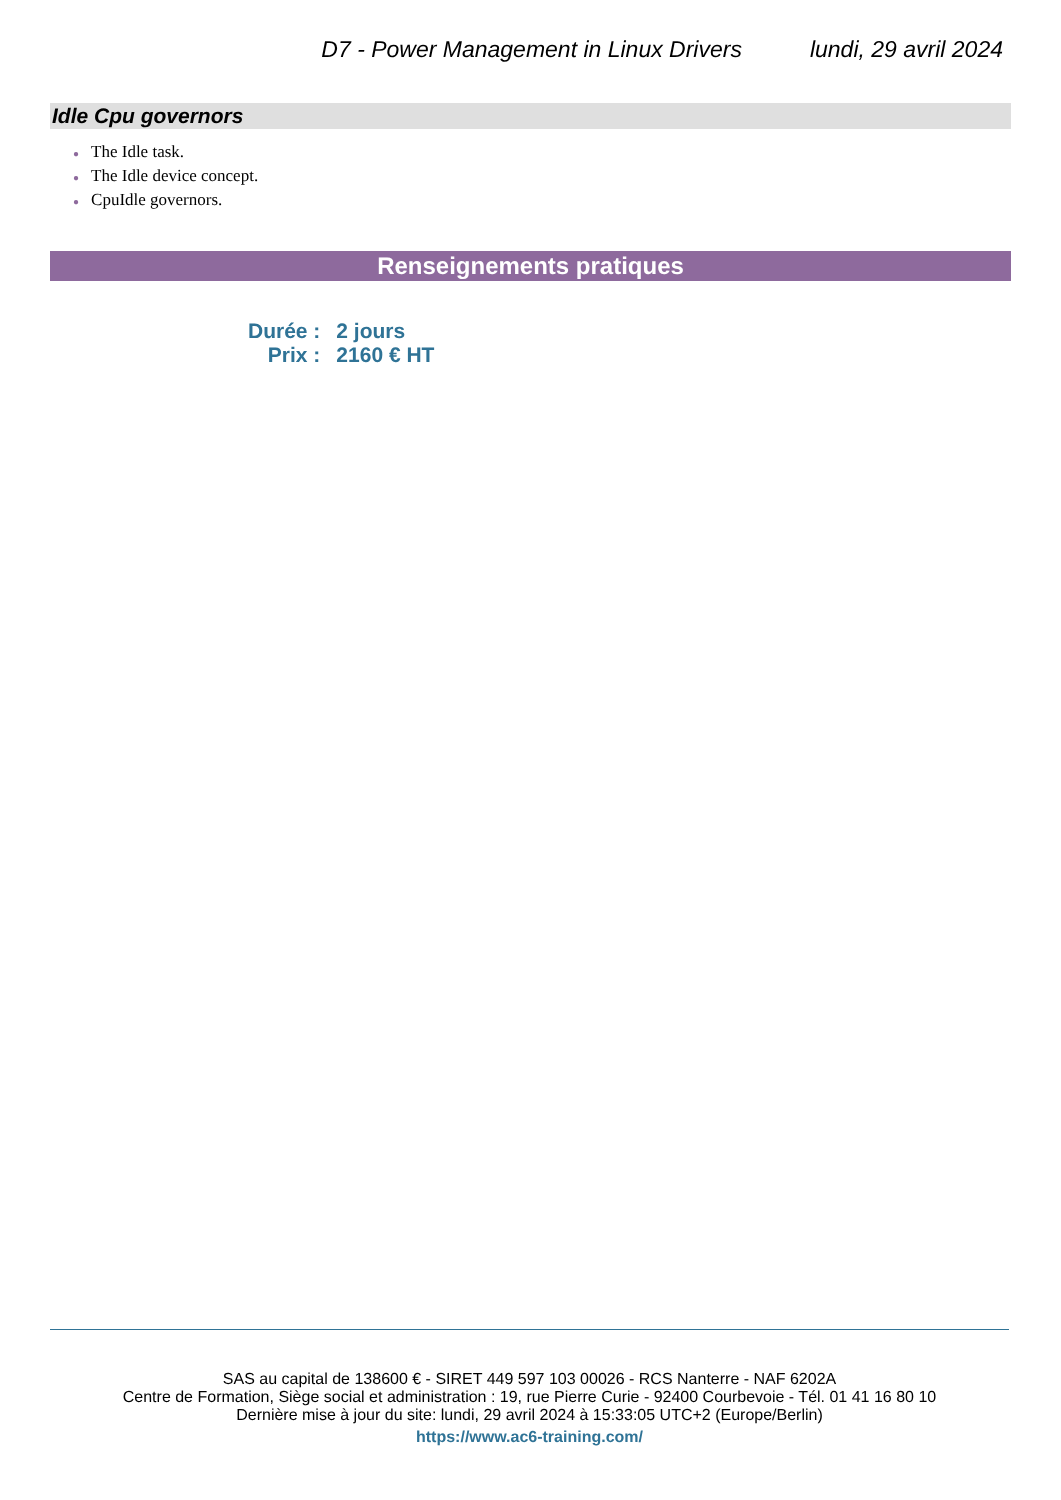D7 - Power Management in Linux Drivers lundi, 29 avril 2024
Idle Cpu governors
● The Idle task.
● The Idle device concept.
● CpuIdle governors.
Renseignements pratiques
| Durée : | 2 jours |
| Prix : | 2160 € HT |
SAS au capital de 138600 € - SIRET 449 597 103 00026 - RCS Nanterre - NAF 6202A
Centre de Formation, Siège social et administration : 19, rue Pierre Curie - 92400 Courbevoie - Tél. 01 41 16 80 10
Dernière mise à jour du site: lundi, 29 avril 2024 à 15:33:05 UTC+2 (Europe/Berlin)
https://www.ac6-training.com/